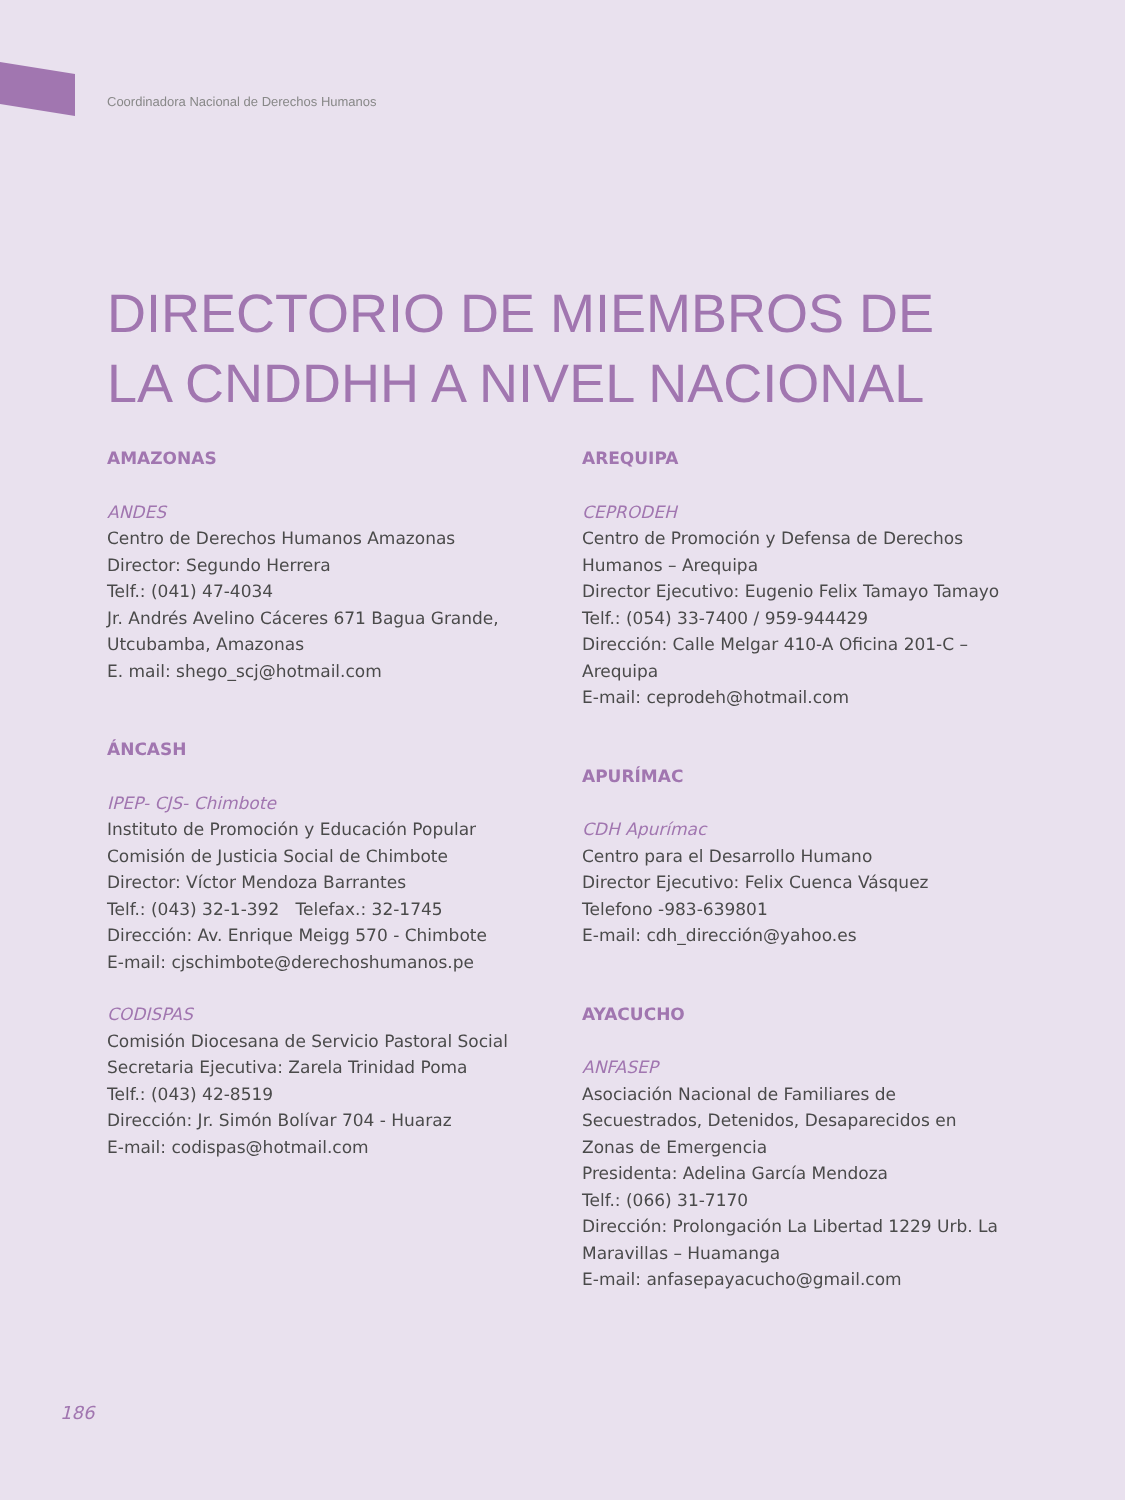Coordinadora Nacional de Derechos Humanos
DIRECTORIO DE MIEMBROS DE
LA CNDDHH A NIVEL NACIONAL
AMAZONAS
ANDES
Centro de Derechos Humanos Amazonas
Director: Segundo Herrera
Telf.: (041) 47-4034
Jr. Andrés Avelino Cáceres 671 Bagua Grande, Utcubamba, Amazonas
E. mail: shego_scj@hotmail.com
ÁNCASH
IPEP- CJS- Chimbote
Instituto de Promoción y Educación Popular Comisión de Justicia Social de Chimbote
Director: Víctor Mendoza Barrantes
Telf.: (043) 32-1-392 Telefax.: 32-1745
Dirección: Av. Enrique Meigg 570 - Chimbote
E-mail: cjschimbote@derechoshumanos.pe
CODISPAS
Comisión Diocesana de Servicio Pastoral Social
Secretaria Ejecutiva: Zarela Trinidad Poma
Telf.: (043) 42-8519
Dirección: Jr. Simón Bolívar 704 - Huaraz
E-mail: codispas@hotmail.com
AREQUIPA
CEPRODEH
Centro de Promoción y Defensa de Derechos Humanos – Arequipa
Director Ejecutivo: Eugenio Felix Tamayo Tamayo
Telf.: (054) 33-7400 / 959-944429
Dirección: Calle Melgar 410-A Oficina 201-C – Arequipa
E-mail: ceprodeh@hotmail.com
APURÍMAC
CDH Apurímac
Centro para el Desarrollo Humano
Director Ejecutivo: Felix Cuenca Vásquez
Telefono -983-639801
E-mail: cdh_dirección@yahoo.es
AYACUCHO
ANFASEP
Asociación Nacional de Familiares de Secuestrados, Detenidos, Desaparecidos en Zonas de Emergencia
Presidenta: Adelina García Mendoza
Telf.: (066) 31-7170
Dirección: Prolongación La Libertad 1229 Urb. La Maravillas – Huamanga
E-mail: anfasepayacucho@gmail.com
186